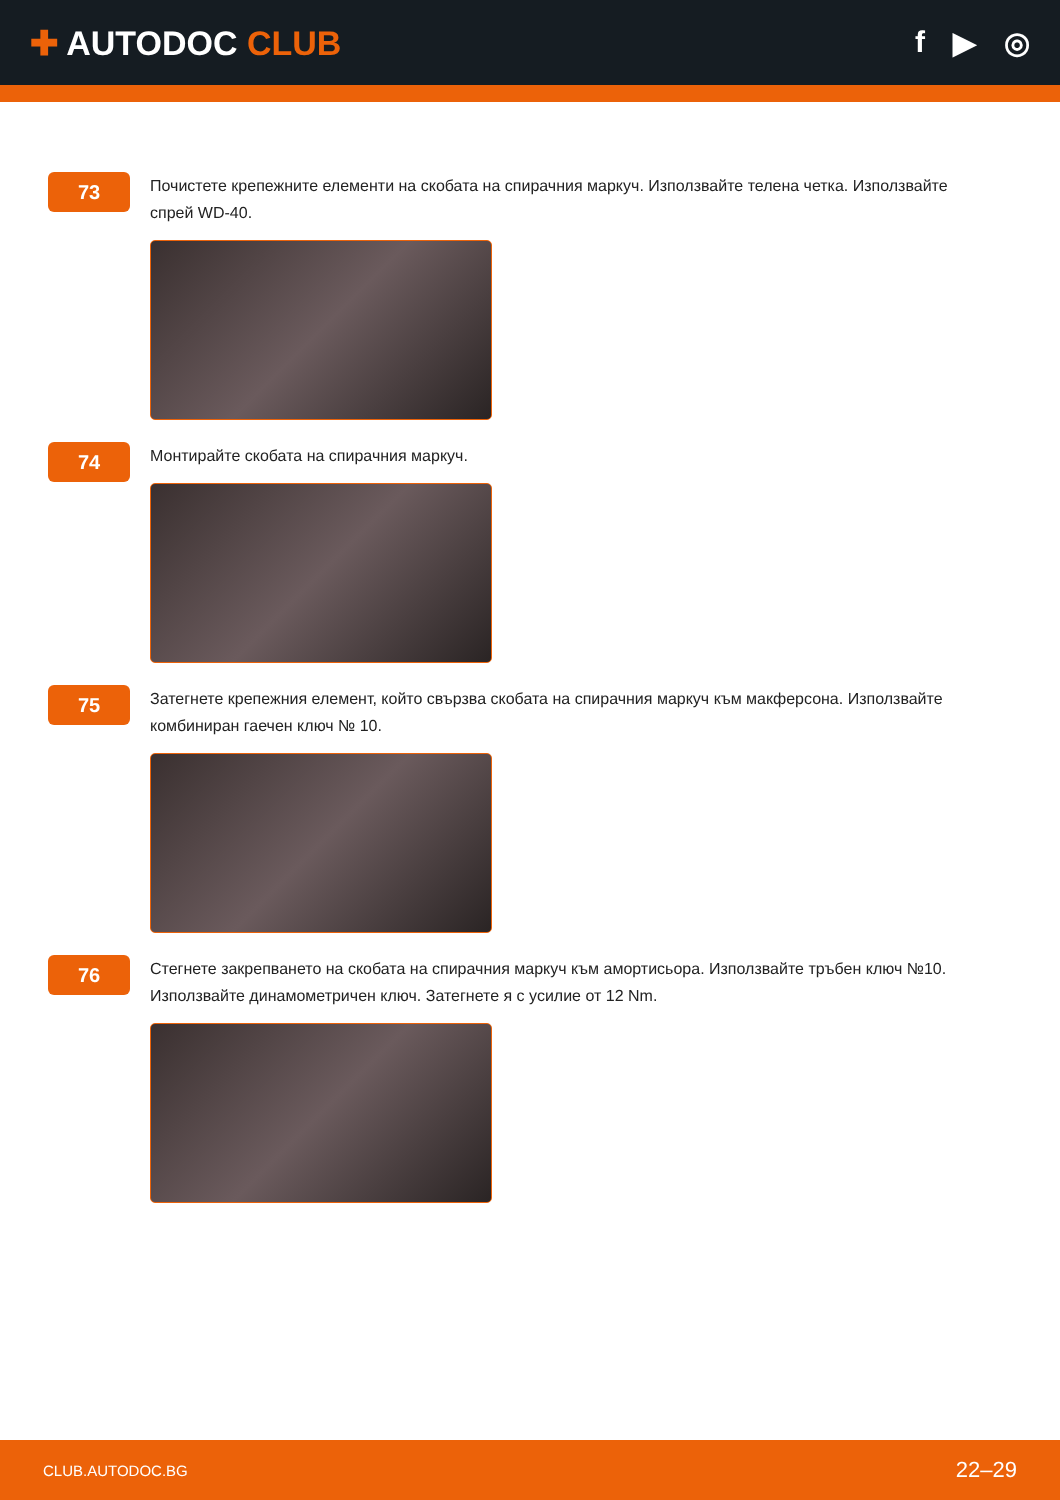✚ AUTODOC CLUB f ▶ ◎
73
Почистете крепежните елементи на скобата на спирачния маркуч. Използвайте телена четка. Използвайте спрей WD-40.
74
Монтирайте скобата на спирачния маркуч.
75
Затегнете крепежния елемент, който свързва скобата на спирачния маркуч към макферсона. Използвайте комбиниран гаечен ключ № 10.
76
Стегнете закрепването на скобата на спирачния маркуч към амортисьора. Използвайте тръбен ключ №10. Използвайте динамометричен ключ. Затегнете я с усилие от 12 Nm.
CLUB.AUTODOC.BG 22–29